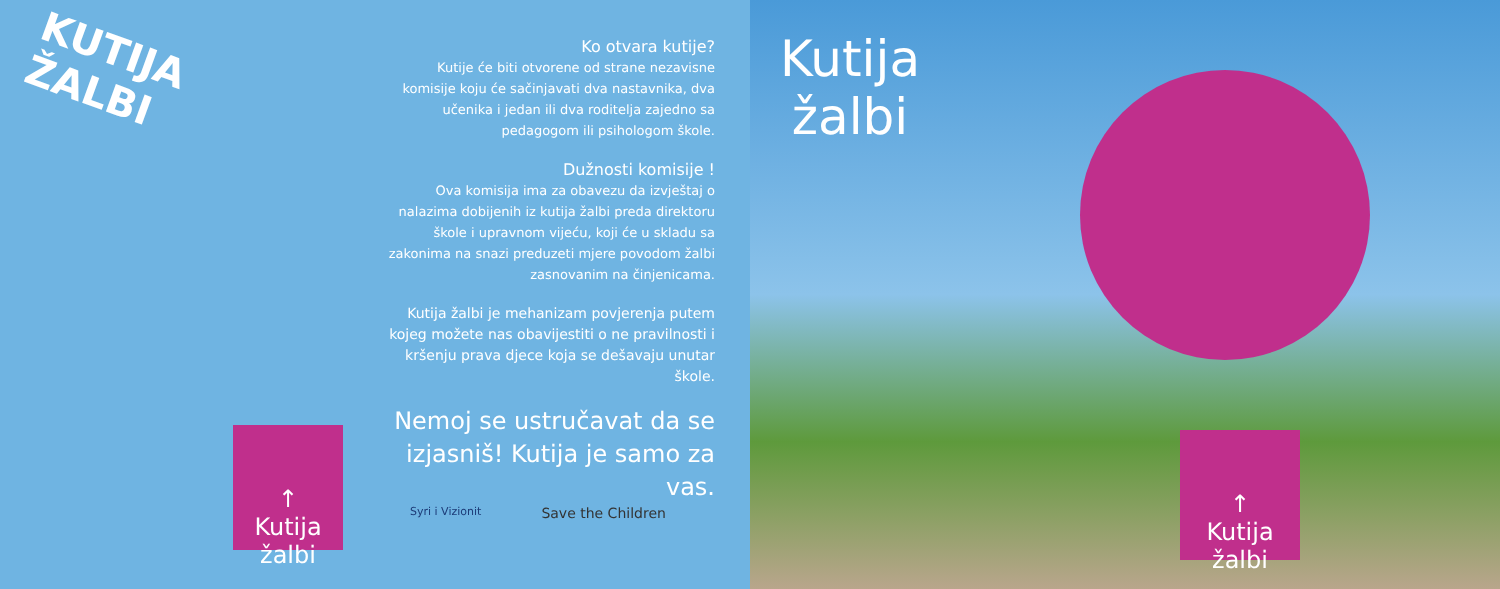KUTIJA ŽALBI
Ko otvara kutije?
Kutije će biti otvorene od strane nezavisne komisije koju će sačinjavati dva nastavnika, dva učenika i jedan ili dva roditelja zajedno sa pedagogom ili psihologom škole.
Dužnosti komisije !
Ova komisija ima za obavezu da izvještaj o nalazima dobijenih iz kutija žalbi preda direktoru škole i upravnom vijeću, koji će u skladu sa zakonima na snazi preduzeti mjere povodom žalbi zasnovanim na činjenicama.
Kutija žalbi je mehanizam povjerenja putem kojeg možete nas obavijestiti o ne pravilnosti i kršenju prava djece koja se dešavaju unutar škole.
Nemoj se ustručavat da se izjasniš! Kutija je samo za vas.
↑
Kutija
žalbi
Syri i Vizionit Save the Children
Kutija
žalbi
↑
Kutija
žalbi